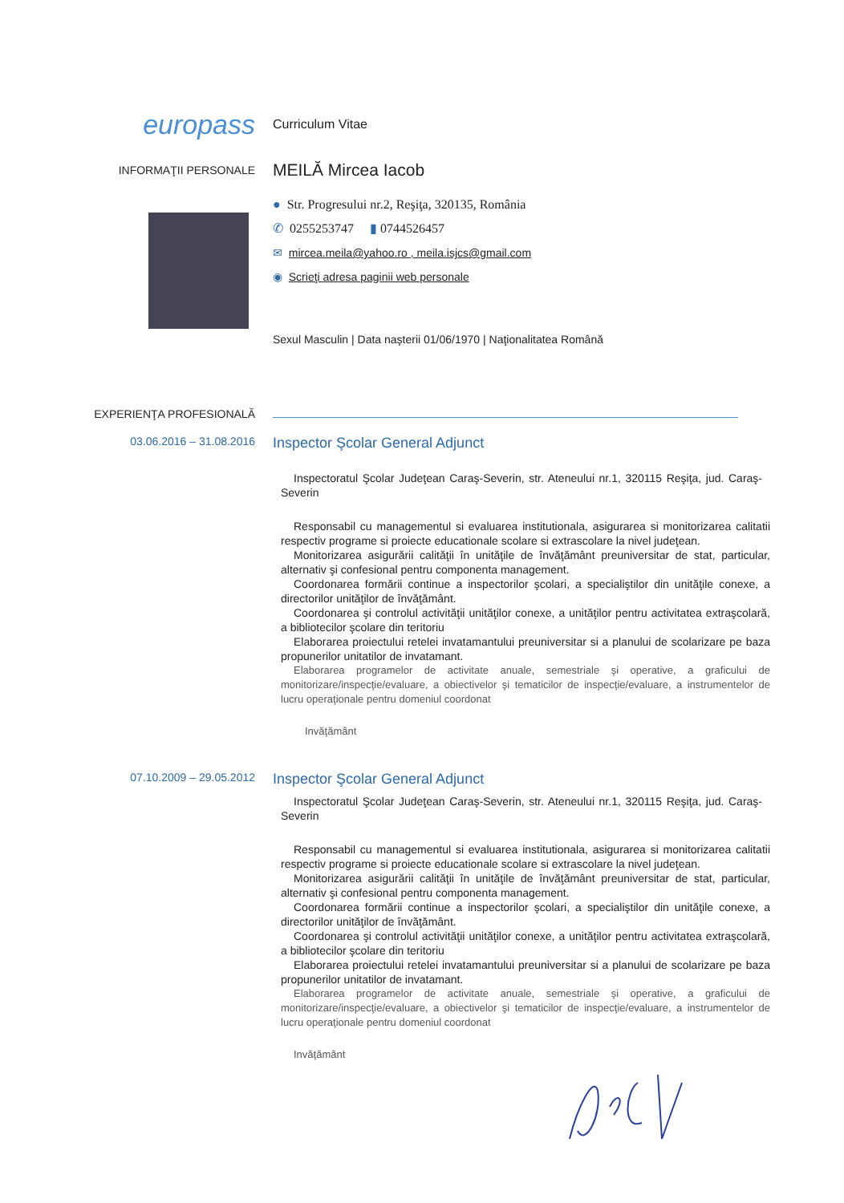europass
Curriculum Vitae
INFORMAŢII PERSONALE
MEILĂ Mircea Iacob
● Str. Progresului nr.2, Reşiţa, 320135, România
✆ 0255253747 ▮ 0744526457
✉ mircea.meila@yahoo.ro , meila.isjcs@gmail.com
◉ Scrieţi adresa paginii web personale
Sexul Masculin | Data naşterii 01/06/1970 | Naţionalitatea Română
EXPERIENŢA PROFESIONALĂ
03.06.2016 – 31.08.2016
Inspector Şcolar General Adjunct
Inspectoratul Şcolar Judeţean Caraş-Severin, str. Ateneului nr.1, 320115 Reşiţa, jud. Caraş-Severin
Responsabil cu managementul si evaluarea institutionala, asigurarea si monitorizarea calitatii respectiv programe si proiecte educationale scolare si extrascolare la nivel judeţean.
Monitorizarea asigurării calităţii în unităţile de învăţământ preuniversitar de stat, particular, alternativ şi confesional pentru componenta management.
Coordonarea formării continue a inspectorilor şcolari, a specialiştilor din unităţile conexe, a directorilor unităţilor de învăţământ.
Coordonarea şi controlul activităţii unităţilor conexe, a unităţilor pentru activitatea extraşcolară, a bibliotecilor şcolare din teritoriu
Elaborarea proiectului retelei invatamantului preuniversitar si a planului de scolarizare pe baza propunerilor unitatilor de invatamant.
Elaborarea programelor de activitate anuale, semestriale şi operative, a graficului de monitorizare/inspecţie/evaluare, a obiectivelor şi tematicilor de inspecţie/evaluare, a instrumentelor de lucru operaţionale pentru domeniul coordonat
Invăţământ
07.10.2009 – 29.05.2012
Inspector Şcolar General Adjunct
Inspectoratul Şcolar Judeţean Caraş-Severin, str. Ateneului nr.1, 320115 Reşiţa, jud. Caraş-Severin
Responsabil cu managementul si evaluarea institutionala, asigurarea si monitorizarea calitatii respectiv programe si proiecte educationale scolare si extrascolare la nivel judeţean.
Monitorizarea asigurării calităţii în unităţile de învăţământ preuniversitar de stat, particular, alternativ şi confesional pentru componenta management.
Coordonarea formării continue a inspectorilor şcolari, a specialiştilor din unităţile conexe, a directorilor unităţilor de învăţământ.
Coordonarea şi controlul activităţii unităţilor conexe, a unităţilor pentru activitatea extraşcolară, a bibliotecilor şcolare din teritoriu
Elaborarea proiectului retelei invatamantului preuniversitar si a planului de scolarizare pe baza propunerilor unitatilor de invatamant.
Elaborarea programelor de activitate anuale, semestriale şi operative, a graficului de monitorizare/inspecţie/evaluare, a obiectivelor şi tematicilor de inspecţie/evaluare, a instrumentelor de lucru operaţionale pentru domeniul coordonat
Invăţământ